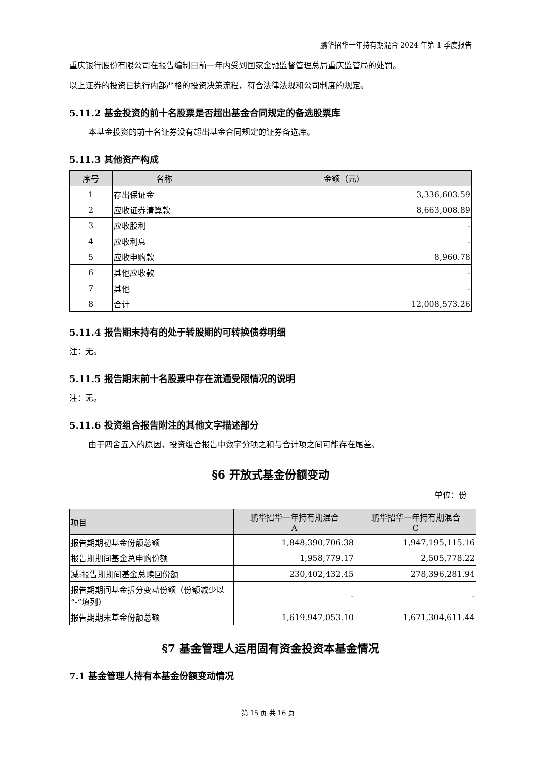鹏华招华一年持有期混合 2024 年第 1 季度报告
重庆银行股份有限公司在报告编制日前一年内受到国家金融监督管理总局重庆监管局的处罚。
以上证券的投资已执行内部严格的投资决策流程，符合法律法规和公司制度的规定。
5.11.2 基金投资的前十名股票是否超出基金合同规定的备选股票库
本基金投资的前十名证券没有超出基金合同规定的证券备选库。
5.11.3 其他资产构成
| 序号 | 名称 | 金额（元） |
| --- | --- | --- |
| 1 | 存出保证金 | 3,336,603.59 |
| 2 | 应收证券清算款 | 8,663,008.89 |
| 3 | 应收股利 | - |
| 4 | 应收利息 | - |
| 5 | 应收申购款 | 8,960.78 |
| 6 | 其他应收款 | - |
| 7 | 其他 | - |
| 8 | 合计 | 12,008,573.26 |
5.11.4 报告期末持有的处于转股期的可转换债券明细
注：无。
5.11.5 报告期末前十名股票中存在流通受限情况的说明
注：无。
5.11.6 投资组合报告附注的其他文字描述部分
由于四舍五入的原因，投资组合报告中数字分项之和与合计项之间可能存在尾差。
§6 开放式基金份额变动
单位：份
| 项目 | 鹏华招华一年持有期混合 A | 鹏华招华一年持有期混合 C |
| --- | --- | --- |
| 报告期期初基金份额总额 | 1,848,390,706.38 | 1,947,195,115.16 |
| 报告期期间基金总申购份额 | 1,958,779.17 | 2,505,778.22 |
| 减:报告期期间基金总赎回份额 | 230,402,432.45 | 278,396,281.94 |
| 报告期期间基金拆分变动份额（份额减少以“-”填列） | - | - |
| 报告期期末基金份额总额 | 1,619,947,053.10 | 1,671,304,611.44 |
§7 基金管理人运用固有资金投资本基金情况
7.1 基金管理人持有本基金份额变动情况
第 15 页 共 16 页